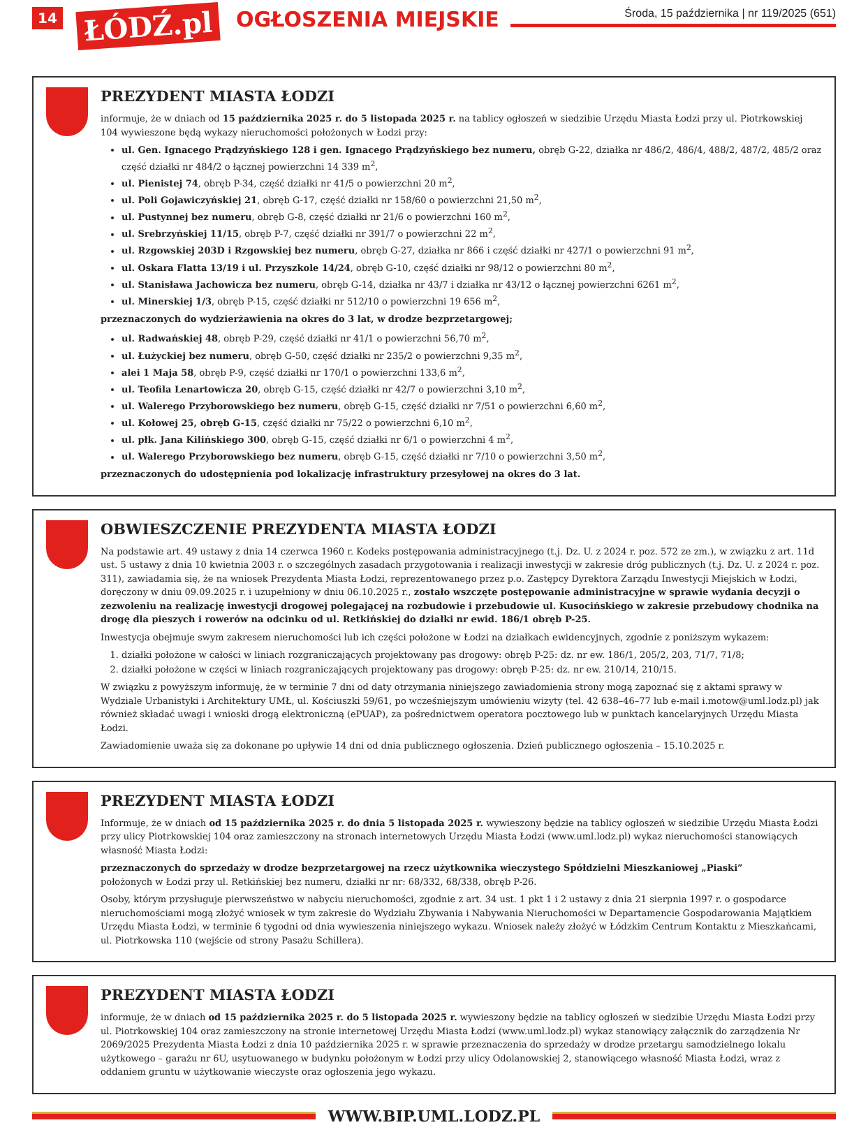14 ŁÓDŹ.pl OGŁOSZENIA MIEJSKIE Środa, 15 października | nr 119/2025 (651)
PREZYDENT MIASTA ŁODZI
informuje, że w dniach od 15 października 2025 r. do 5 listopada 2025 r. na tablicy ogłoszeń w siedzibie Urzędu Miasta Łodzi przy ul. Piotrkowskiej 104 wywieszone będą wykazy nieruchomości położonych w Łodzi przy:
ul. Gen. Ignacego Prądzyńskiego 128 i gen. Ignacego Prądzyńskiego bez numeru, obręb G-22, działka nr 486/2, 486/4, 488/2, 487/2, 485/2 oraz część działki nr 484/2 o łącznej powierzchni 14 339 m<sup>2</sup>,
ul. Pienistej 74, obręb P-34, część działki nr 41/5 o powierzchni 20 m<sup>2</sup>,
ul. Poli Gojawiczyńskiej 21, obręb G-17, część działki nr 158/60 o powierzchni 21,50 m<sup>2</sup>,
ul. Pustynnej bez numeru, obręb G-8, część działki nr 21/6 o powierzchni 160 m<sup>2</sup>,
ul. Srebrzyńskiej 11/15, obręb P-7, część działki nr 391/7 o powierzchni 22 m<sup>2</sup>,
ul. Rzgowskiej 203D i Rzgowskiej bez numeru, obręb G-27, działka nr 866 i część działki nr 427/1 o powierzchni 91 m<sup>2</sup>,
ul. Oskara Flatta 13/19 i ul. Przyszkole 14/24, obręb G-10, część działki nr 98/12 o powierzchni 80 m<sup>2</sup>,
ul. Stanisława Jachowicza bez numeru, obręb G-14, działka nr 43/7 i działka nr 43/12 o łącznej powierzchni 6261 m<sup>2</sup>,
ul. Minerskiej 1/3, obręb P-15, część działki nr 512/10 o powierzchni 19 656 m<sup>2</sup>,
przeznaczonych do wydzierżawienia na okres do 3 lat, w drodze bezprzetargowej;
ul. Radwańskiej 48, obręb P-29, część działki nr 41/1 o powierzchni 56,70 m<sup>2</sup>,
ul. Łużyckiej bez numeru, obręb G-50, część działki nr 235/2 o powierzchni 9,35 m<sup>2</sup>,
alei 1 Maja 58, obręb P-9, część działki nr 170/1 o powierzchni 133,6 m<sup>2</sup>,
ul. Teofila Lenartowicza 20, obręb G-15, część działki nr 42/7 o powierzchni 3,10 m<sup>2</sup>,
ul. Walerego Przyborowskiego bez numeru, obręb G-15, część działki nr 7/51 o powierzchni 6,60 m<sup>2</sup>,
ul. Kołowej 25, obręb G-15, część działki nr 75/22 o powierzchni 6,10 m<sup>2</sup>,
ul. płk. Jana Kilińskiego 300, obręb G-15, część działki nr 6/1 o powierzchni 4 m<sup>2</sup>,
ul. Walerego Przyborowskiego bez numeru, obręb G-15, część działki nr 7/10 o powierzchni 3,50 m<sup>2</sup>,
przeznaczonych do udostępnienia pod lokalizację infrastruktury przesyłowej na okres do 3 lat.
OBWIESZCZENIE PREZYDENTA MIASTA ŁODZI
Na podstawie art. 49 ustawy z dnia 14 czerwca 1960 r. Kodeks postępowania administracyjnego (t.j. Dz. U. z 2024 r. poz. 572 ze zm.), w związku z art. 11d ust. 5 ustawy z dnia 10 kwietnia 2003 r. o szczególnych zasadach przygotowania i realizacji inwestycji w zakresie dróg publicznych (t.j. Dz. U. z 2024 r. poz. 311), zawiadamia się, że na wniosek Prezydenta Miasta Łodzi, reprezentowanego przez p.o. Zastępcy Dyrektora Zarządu Inwestycji Miejskich w Łodzi, doręczony w dniu 09.09.2025 r. i uzupełniony w dniu 06.10.2025 r., zostało wszczęte postępowanie administracyjne w sprawie wydania decyzji o zezwoleniu na realizację inwestycji drogowej polegającej na rozbudowie i przebudowie ul. Kusocińskiego w zakresie przebudowy chodnika na drogę dla pieszych i rowerów na odcinku od ul. Retkińskiej do działki nr ewid. 186/1 obręb P-25.
Inwestycja obejmuje swym zakresem nieruchomości lub ich części położone w Łodzi na działkach ewidencyjnych, zgodnie z poniższym wykazem:
1. działki położone w całości w liniach rozgraniczających projektowany pas drogowy: obręb P-25: dz. nr ew. 186/1, 205/2, 203, 71/7, 71/8;
2. działki położone w części w liniach rozgraniczających projektowany pas drogowy: obręb P-25: dz. nr ew. 210/14, 210/15.
W związku z powyższym informuję, że w terminie 7 dni od daty otrzymania niniejszego zawiadomienia strony mogą zapoznać się z aktami sprawy w Wydziale Urbanistyki i Architektury UMŁ, ul. Kościuszki 59/61, po wcześniejszym umówieniu wizyty (tel. 42 638–46–77 lub e-mail i.motow@uml.lodz.pl) jak również składać uwagi i wnioski drogą elektroniczną (ePUAP), za pośrednictwem operatora pocztowego lub w punktach kancelaryjnych Urzędu Miasta Łodzi.
Zawiadomienie uważa się za dokonane po upływie 14 dni od dnia publicznego ogłoszenia. Dzień publicznego ogłoszenia – 15.10.2025 r.
PREZYDENT MIASTA ŁODZI
Informuje, że w dniach od 15 października 2025 r. do dnia 5 listopada 2025 r. wywieszony będzie na tablicy ogłoszeń w siedzibie Urzędu Miasta Łodzi przy ulicy Piotrkowskiej 104 oraz zamieszczony na stronach internetowych Urzędu Miasta Łodzi (www.uml.lodz.pl) wykaz nieruchomości stanowiących własność Miasta Łodzi:
przeznaczonych do sprzedaży w drodze bezprzetargowej na rzecz użytkownika wieczystego Spółdzielni Mieszkaniowej „Piaski”
położonych w Łodzi przy ul. Retkińskiej bez numeru, działki nr nr: 68/332, 68/338, obręb P-26.
Osoby, którym przysługuje pierwszeństwo w nabyciu nieruchomości, zgodnie z art. 34 ust. 1 pkt 1 i 2 ustawy z dnia 21 sierpnia 1997 r. o gospodarce nieruchomościami mogą złożyć wniosek w tym zakresie do Wydziału Zbywania i Nabywania Nieruchomości w Departamencie Gospodarowania Majątkiem Urzędu Miasta Łodzi, w terminie 6 tygodni od dnia wywieszenia niniejszego wykazu. Wniosek należy złożyć w Łódzkim Centrum Kontaktu z Mieszkańcami, ul. Piotrkowska 110 (wejście od strony Pasażu Schillera).
PREZYDENT MIASTA ŁODZI
informuje, że w dniach od 15 października 2025 r. do 5 listopada 2025 r. wywieszony będzie na tablicy ogłoszeń w siedzibie Urzędu Miasta Łodzi przy ul. Piotrkowskiej 104 oraz zamieszczony na stronie internetowej Urzędu Miasta Łodzi (www.uml.lodz.pl) wykaz stanowiący załącznik do zarządzenia Nr 2069/2025 Prezydenta Miasta Łodzi z dnia 10 października 2025 r. w sprawie przeznaczenia do sprzedaży w drodze przetargu samodzielnego lokalu użytkowego – garażu nr 6U, usytuowanego w budynku położonym w Łodzi przy ulicy Odolanowskiej 2, stanowiącego własność Miasta Łodzi, wraz z oddaniem gruntu w użytkowanie wieczyste oraz ogłoszenia jego wykazu.
WWW.BIP.UML.LODZ.PL